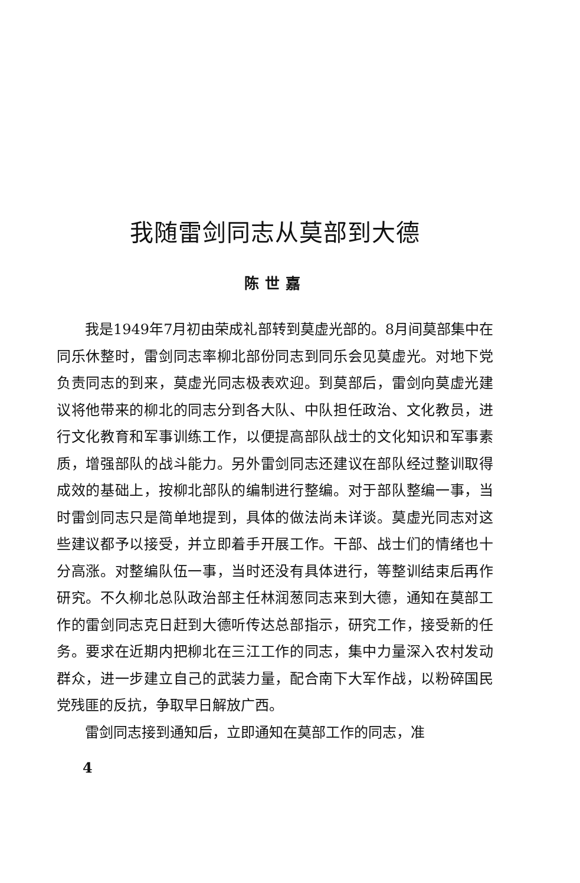我随雷剑同志从莫部到大德
陈世嘉
我是1949年7月初由荣成礼部转到莫虚光部的。8月间莫部集中在同乐休整时，雷剑同志率柳北部份同志到同乐会见莫虚光。对地下党负责同志的到来，莫虚光同志极表欢迎。到莫部后，雷剑向莫虚光建议将他带来的柳北的同志分到各大队、中队担任政治、文化教员，进行文化教育和军事训练工作，以便提高部队战士的文化知识和军事素质，增强部队的战斗能力。另外雷剑同志还建议在部队经过整训取得成效的基础上，按柳北部队的编制进行整编。对于部队整编一事，当时雷剑同志只是简单地提到，具体的做法尚未详谈。莫虚光同志对这些建议都予以接受，并立即着手开展工作。干部、战士们的情绪也十分高涨。对整编队伍一事，当时还没有具体进行，等整训结束后再作研究。不久柳北总队政治部主任林润葱同志来到大德，通知在莫部工作的雷剑同志克日赶到大德听传达总部指示，研究工作，接受新的任务。要求在近期内把柳北在三江工作的同志，集中力量深入农村发动群众，进一步建立自己的武装力量，配合南下大军作战，以粉碎国民党残匪的反抗，争取早日解放广西。
雷剑同志接到通知后，立即通知在莫部工作的同志，准
4